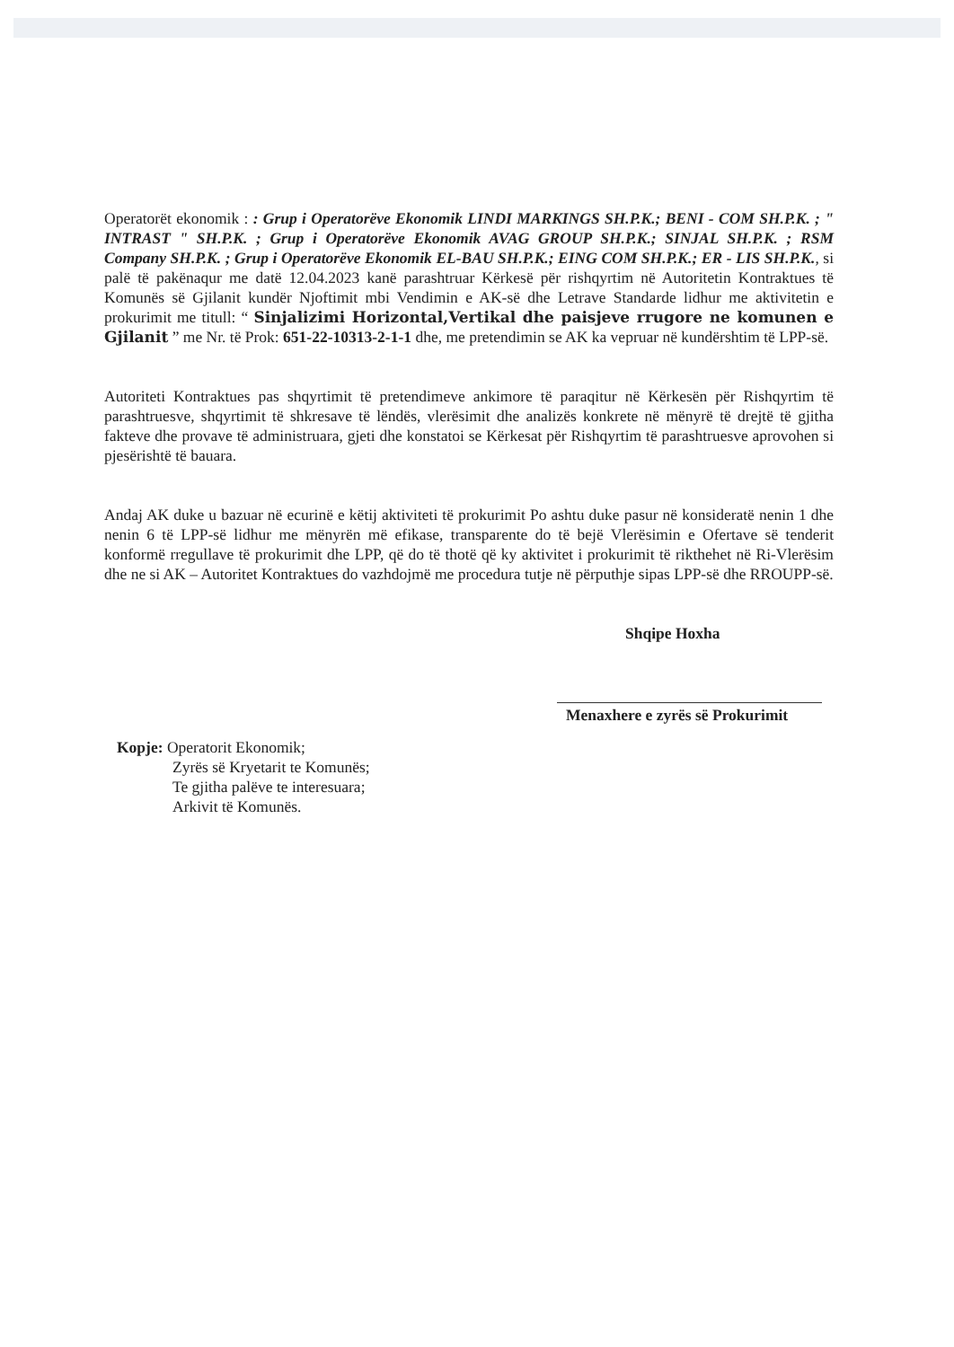Operatorët ekonomik : : Grup i Operatorëve Ekonomik LINDI MARKINGS SH.P.K.; BENI - COM SH.P.K. ; " INTRAST " SH.P.K. ; Grup i Operatorëve Ekonomik AVAG GROUP SH.P.K.; SINJAL SH.P.K. ; RSM Company SH.P.K. ; Grup i Operatorëve Ekonomik EL-BAU SH.P.K.; EING COM SH.P.K.; ER - LIS SH.P.K., si palë të pakënaqur me datë 12.04.2023 kanë parashtruar Kërkesë për rishqyrtim në Autoritetin Kontraktues të Komunës së Gjilanit kundër Njoftimit mbi Vendimin e AK-së dhe Letrave Standarde lidhur me aktivitetin e prokurimit me titull: “ Sinjalizimi Horizontal,Vertikal dhe paisjeve rrugore ne komunen e Gjilanit ” me Nr. të Prok: 651-22-10313-2-1-1 dhe, me pretendimin se AK ka vepruar në kundërshtim të LPP-së.
Autoriteti Kontraktues pas shqyrtimit të pretendimeve ankimore të paraqitur në Kërkesën për Rishqyrtim të parashtruesve, shqyrtimit të shkresave të lëndës, vlerësimit dhe analizës konkrete në mënyrë të drejtë të gjitha fakteve dhe provave të administruara, gjeti dhe konstatoi se Kërkesat për Rishqyrtim të parashtruesve aprovohen si pjesërishtë të bauara.
Andaj AK duke u bazuar në ecurinë e këtij aktiviteti të prokurimit Po ashtu duke pasur në konsideratë nenin 1 dhe nenin 6 të LPP-së lidhur me mënyrën më efikase, transparente do të bejë Vlerësimin e Ofertave së tenderit konformë rregullave të prokurimit dhe LPP, që do të thotë që ky aktivitet i prokurimit të rikthehet në Ri-Vlerësim dhe ne si AK – Autoritet Kontraktues do vazhdojmë me procedura tutje në përputhje sipas LPP-së dhe RROUPP-së.
Shqipe Hoxha
Menaxhere e zyrës së Prokurimit
Kopje: Operatorit Ekonomik;
Zyrës së Kryetarit te Komunës;
Te gjitha palëve te interesuara;
Arkivit të Komunës.